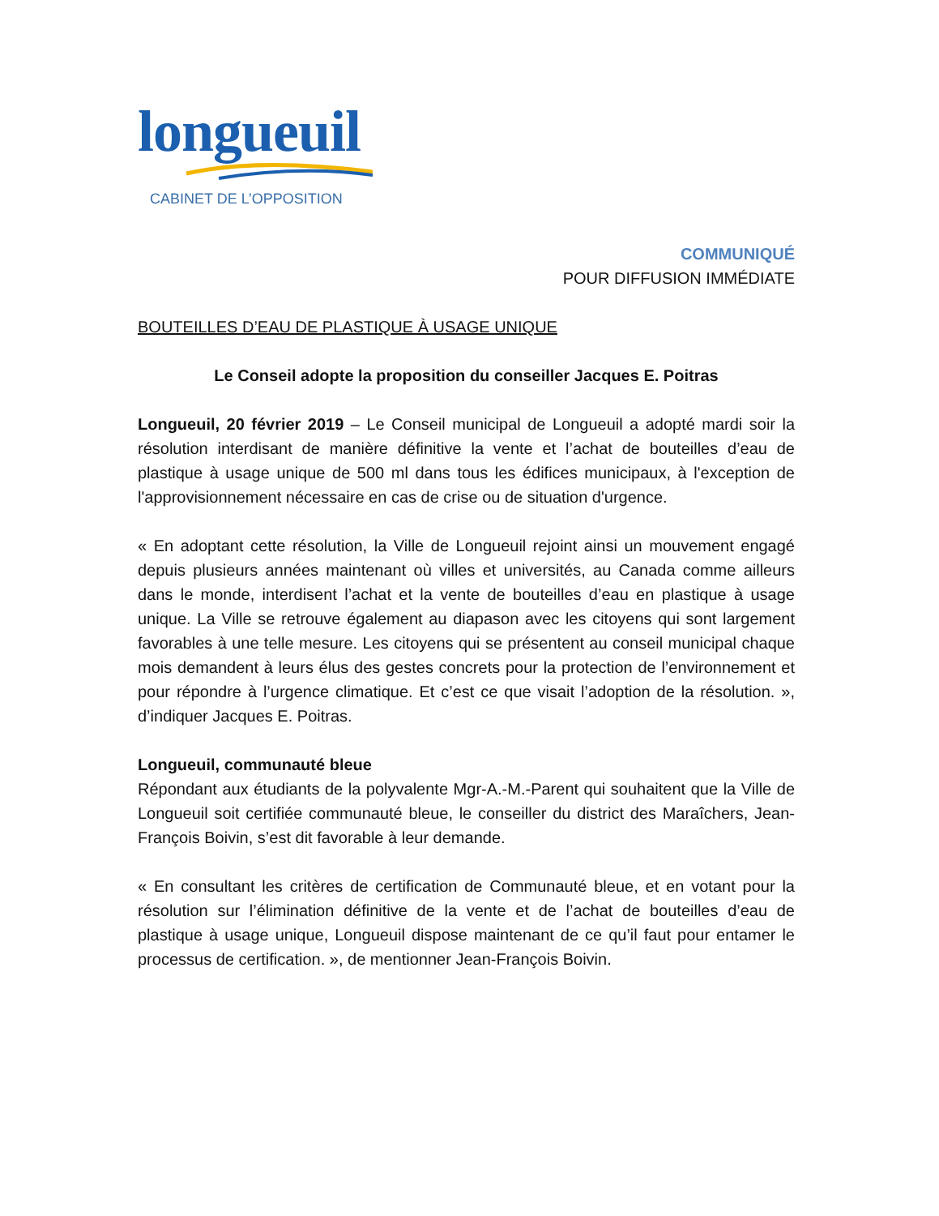longueuil
CABINET DE L’OPPOSITION
COMMUNIQUÉ
POUR DIFFUSION IMMÉDIATE
BOUTEILLES D’EAU DE PLASTIQUE À USAGE UNIQUE
Le Conseil adopte la proposition du conseiller Jacques E. Poitras
Longueuil, 20 février 2019 – Le Conseil municipal de Longueuil a adopté mardi soir la résolution interdisant de manière définitive la vente et l’achat de bouteilles d’eau de plastique à usage unique de 500 ml dans tous les édifices municipaux, à l'exception de l'approvisionnement nécessaire en cas de crise ou de situation d'urgence.
« En adoptant cette résolution, la Ville de Longueuil rejoint ainsi un mouvement engagé depuis plusieurs années maintenant où villes et universités, au Canada comme ailleurs dans le monde, interdisent l’achat et la vente de bouteilles d’eau en plastique à usage unique. La Ville se retrouve également au diapason avec les citoyens qui sont largement favorables à une telle mesure. Les citoyens qui se présentent au conseil municipal chaque mois demandent à leurs élus des gestes concrets pour la protection de l’environnement et pour répondre à l’urgence climatique. Et c’est ce que visait l’adoption de la résolution. », d’indiquer Jacques E. Poitras.
Longueuil, communauté bleue
Répondant aux étudiants de la polyvalente Mgr-A.-M.-Parent qui souhaitent que la Ville de Longueuil soit certifiée communauté bleue, le conseiller du district des Maraîchers, Jean-François Boivin, s’est dit favorable à leur demande.
« En consultant les critères de certification de Communauté bleue, et en votant pour la résolution sur l’élimination définitive de la vente et de l’achat de bouteilles d’eau de plastique à usage unique, Longueuil dispose maintenant de ce qu’il faut pour entamer le processus de certification. », de mentionner Jean-François Boivin.